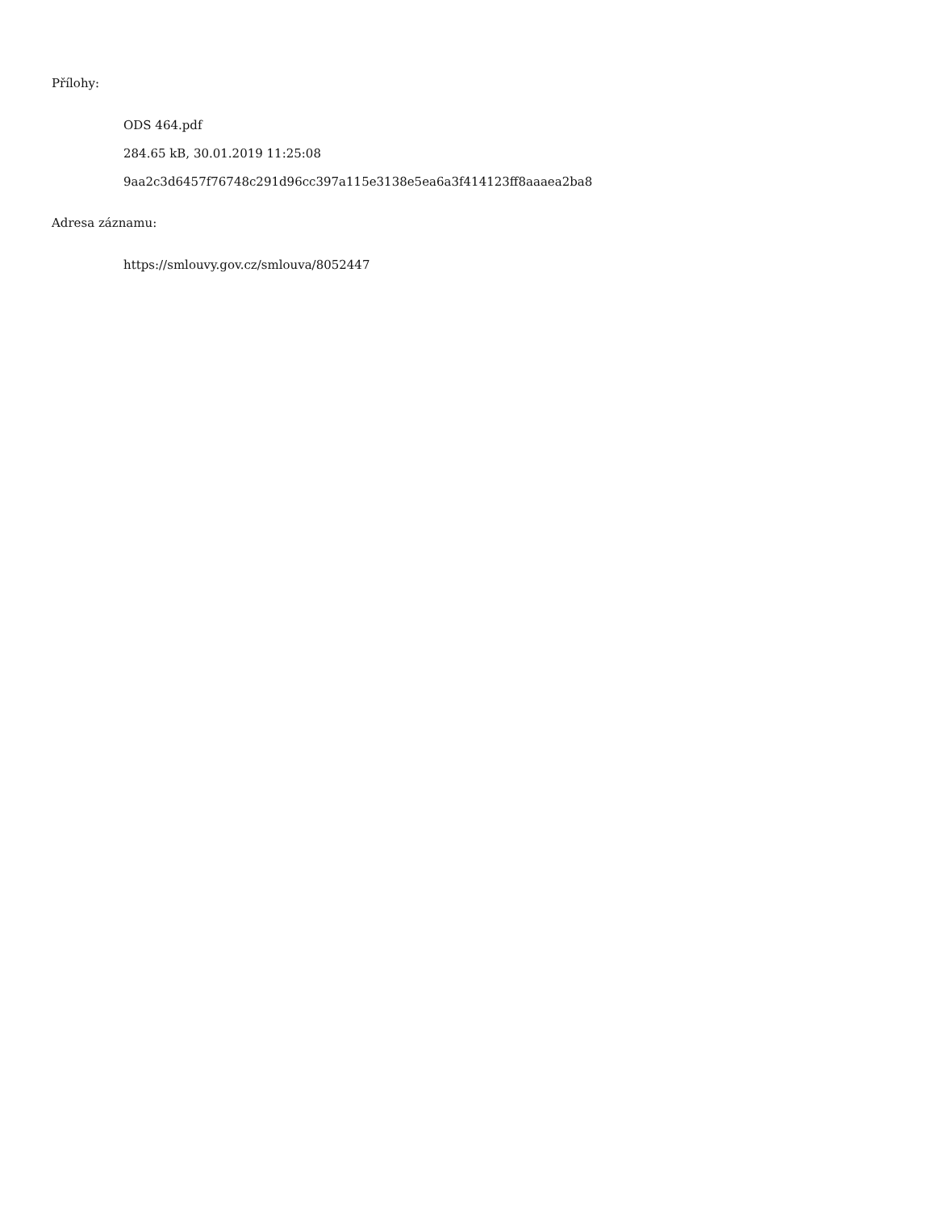Přílohy:
ODS 464.pdf
284.65 kB, 30.01.2019 11:25:08
9aa2c3d6457f76748c291d96cc397a115e3138e5ea6a3f414123ff8aaaea2ba8
Adresa záznamu:
https://smlouvy.gov.cz/smlouva/8052447